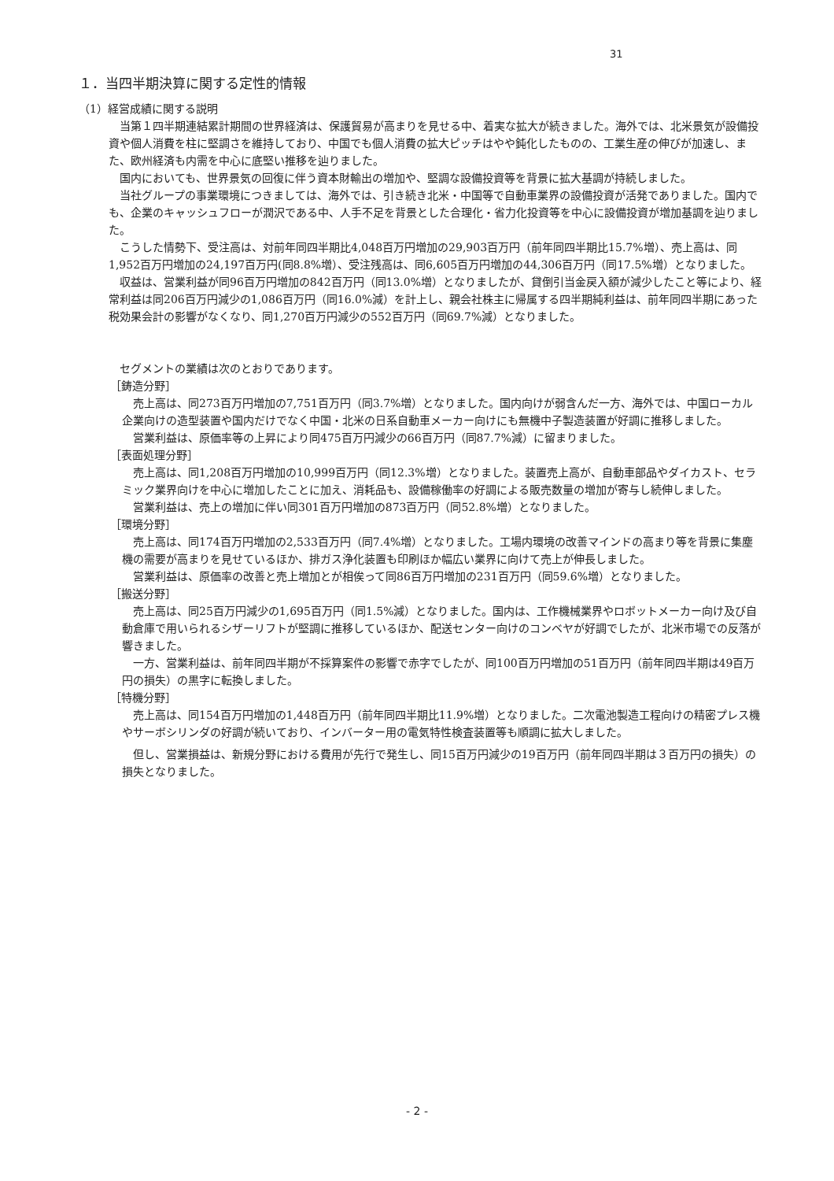31
１．当四半期決算に関する定性的情報
（1）経営成績に関する説明
当第１四半期連結累計期間の世界経済は、保護貿易が高まりを見せる中、着実な拡大が続きました。海外では、北米景気が設備投資や個人消費を柱に堅調さを維持しており、中国でも個人消費の拡大ピッチはやや鈍化したものの、工業生産の伸びが加速し、また、欧州経済も内需を中心に底堅い推移を辿りました。
国内においても、世界景気の回復に伴う資本財輸出の増加や、堅調な設備投資等を背景に拡大基調が持続しました。
当社グループの事業環境につきましては、海外では、引き続き北米・中国等で自動車業界の設備投資が活発でありました。国内でも、企業のキャッシュフローが潤沢である中、人手不足を背景とした合理化・省力化投資等を中心に設備投資が増加基調を辿りました。
こうした情勢下、受注高は、対前年同四半期比4,048百万円増加の29,903百万円（前年同四半期比15.7%増）、売上高は、同1,952百万円増加の24,197百万円(同8.8%増）、受注残高は、同6,605百万円増加の44,306百万円（同17.5%増）となりました。
収益は、営業利益が同96百万円増加の842百万円（同13.0%増）となりましたが、貸倒引当金戻入額が減少したこと等により、経常利益は同206百万円減少の1,086百万円（同16.0%減）を計上し、親会社株主に帰属する四半期純利益は、前年同四半期にあった税効果会計の影響がなくなり、同1,270百万円減少の552百万円（同69.7%減）となりました。
セグメントの業績は次のとおりであります。
［鋳造分野］
売上高は、同273百万円増加の7,751百万円（同3.7%増）となりました。国内向けが弱含んだ一方、海外では、中国ローカル企業向けの造型装置や国内だけでなく中国・北米の日系自動車メーカー向けにも無機中子製造装置が好調に推移しました。
営業利益は、原価率等の上昇により同475百万円減少の66百万円（同87.7%減）に留まりました。
［表面処理分野］
売上高は、同1,208百万円増加の10,999百万円（同12.3%増）となりました。装置売上高が、自動車部品やダイカスト、セラミック業界向けを中心に増加したことに加え、消耗品も、設備稼働率の好調による販売数量の増加が寄与し続伸しました。
営業利益は、売上の増加に伴い同301百万円増加の873百万円（同52.8%増）となりました。
［環境分野］
売上高は、同174百万円増加の2,533百万円（同7.4%増）となりました。工場内環境の改善マインドの高まり等を背景に集塵機の需要が高まりを見せているほか、排ガス浄化装置も印刷ほか幅広い業界に向けて売上が伸長しました。
営業利益は、原価率の改善と売上増加とが相俟って同86百万円増加の231百万円（同59.6%増）となりました。
［搬送分野］
売上高は、同25百万円減少の1,695百万円（同1.5%減）となりました。国内は、工作機械業界やロボットメーカー向け及び自動倉庫で用いられるシザーリフトが堅調に推移しているほか、配送センター向けのコンベヤが好調でしたが、北米市場での反落が響きました。
一方、営業利益は、前年同四半期が不採算案件の影響で赤字でしたが、同100百万円増加の51百万円（前年同四半期は49百万円の損失）の黒字に転換しました。
［特機分野］
売上高は、同154百万円増加の1,448百万円（前年同四半期比11.9%増）となりました。二次電池製造工程向けの精密プレス機やサーボシリンダの好調が続いており、インバーター用の電気特性検査装置等も順調に拡大しました。
但し、営業損益は、新規分野における費用が先行で発生し、同15百万円減少の19百万円（前年同四半期は３百万円の損失）の損失となりました。
- 2 -